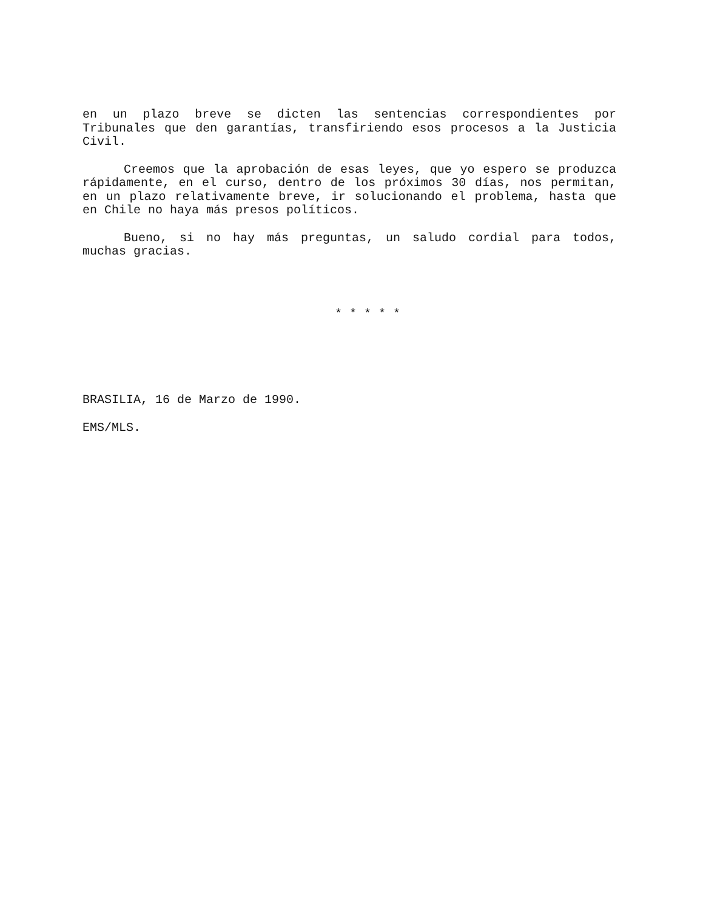en un plazo breve se dicten las sentencias correspondientes por Tribunales que den garantías, transfiriendo esos procesos a la Justicia Civil.
Creemos que la aprobación de esas leyes, que yo espero se produzca rápidamente, en el curso, dentro de los próximos 30 días, nos permitan, en un plazo relativamente breve, ir solucionando el problema, hasta que en Chile no haya más presos políticos.
Bueno, si no hay más preguntas, un saludo cordial para todos, muchas gracias.
* * * * *
BRASILIA, 16 de Marzo de 1990.
EMS/MLS.